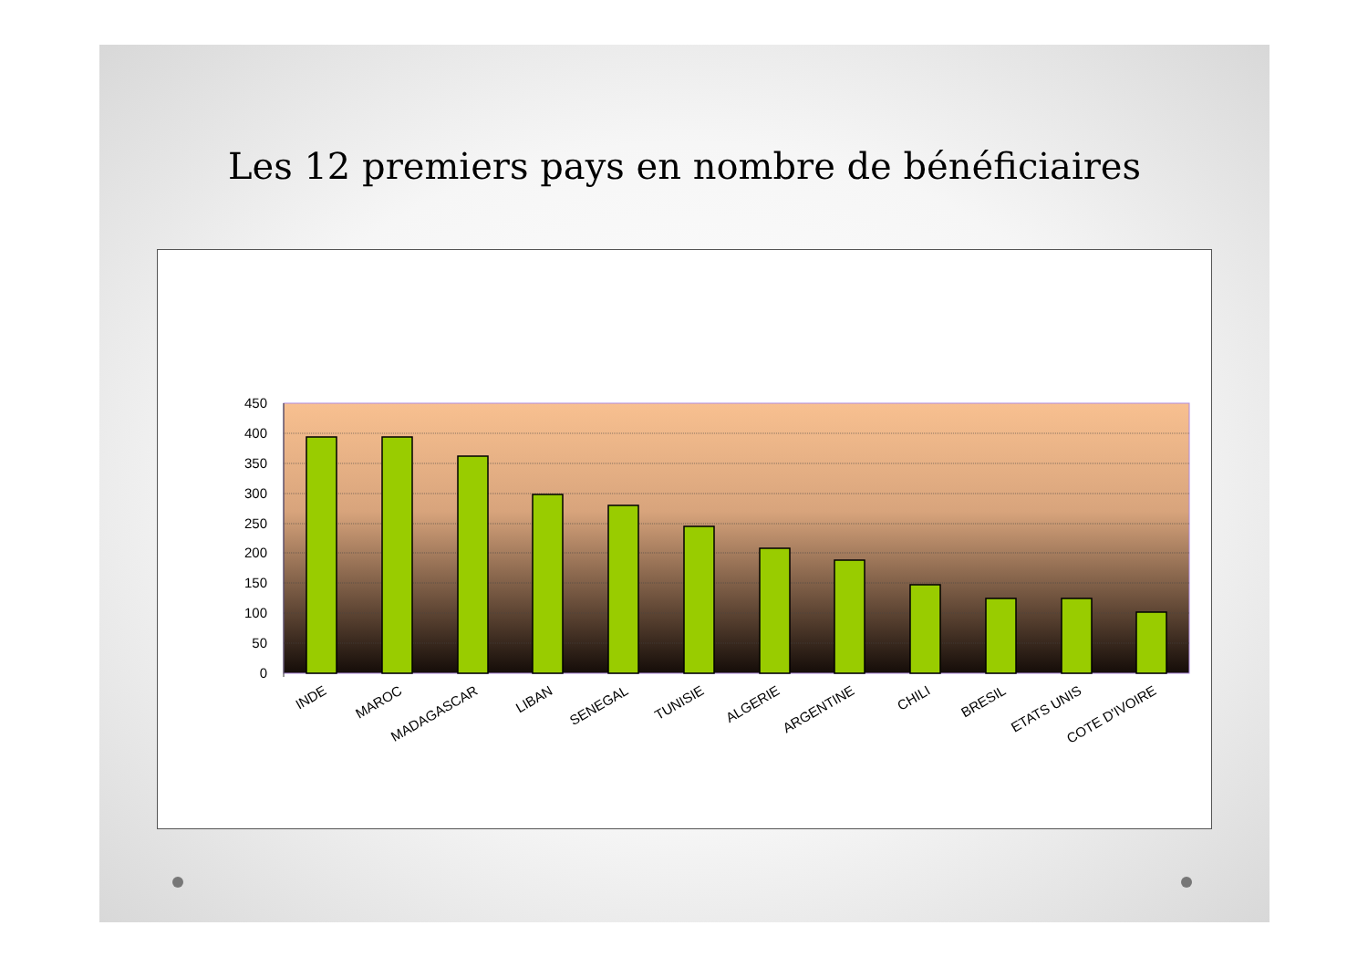Les 12 premiers pays en nombre de bénéficiaires
450
400
350
300
250
200
150
100
50
0
INDE
MAROC
MADAGASCAR
LIBAN
SENEGAL
TUNISIE
ALGERIE
ARGENTINE
CHILI
BRESIL
ETATS UNIS
COTE D'IVOIRE